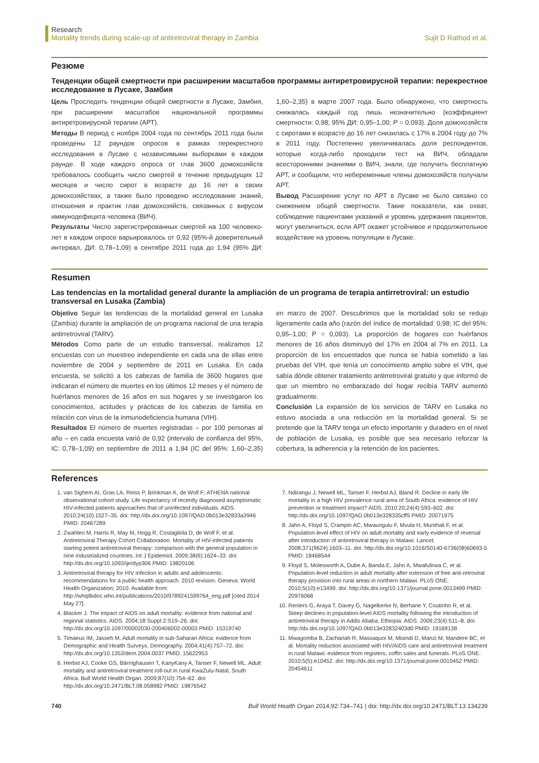Research
Mortality trends during scale-up of antiretroviral therapy in Zambia
Sujit D Rathod et al.
Резюме
Тенденции общей смертности при расширении масштабов программы антиретровирусной терапии: перекрестное исследование в Лусаке, Замбия
Цель Проследить тенденции общей смертности в Лусаке, Замбия, при расширении масштабов национальной программы антиретровирусной терапии (АРТ).
Методы В период с ноября 2004 года по сентябрь 2011 года были проведены 12 раундов опросов в рамках перекрестного исследования в Лусаке с независимыми выборками в каждом раунде. В ходе каждого опроса от глав 3600 домохозяйств требовалось сообщить число смертей в течение предыдущих 12 месяцев и число сирот в возрасте до 16 лет в своих домохозяйствах, а также было проведено исследование знаний, отношения и практик глав домохозяйств, связанных с вирусом иммунодефицита человека (ВИЧ).
Результаты Число зарегистрированных смертей на 100 человеко-лет в каждом опросе варьировалось от 0,92 (95%-й доверительный интервал, ДИ: 0,78–1,09) в сентябре 2011 года до 1,94 (95% ДИ: 1,60–2,35) в марте 2007 года. Было обнаружено, что смертность снижалась каждый год лишь незначительно (коэффициент смертности: 0,98; 95% ДИ: 0,95–1,00; P = 0,093). Доля домохозяйств с сиротами в возрасте до 16 лет снизилась с 17% в 2004 году до 7% в 2011 году. Постепенно увеличивалась доля респондентов, которые когда-либо проходили тест на ВИЧ, обладали всесторонними знаниями о ВИЧ, знали, где получить бесплатную АРТ, и сообщили, что небеременные члены домохозяйств получали АРТ.
Вывод Расширение услуг по АРТ в Лусаке не было связано со снижением общей смертности. Такие показатели, как охват, соблюдение пациентами указаний и уровень удержания пациентов, могут увеличиться, если АРТ окажет устойчивое и продолжительное воздействие на уровень популяции в Лусаке.
Resumen
Las tendencias en la mortalidad general durante la ampliación de un programa de terapia antirretroviral: un estudio transversal en Lusaka (Zambia)
Objetivo Seguir las tendencias de la mortalidad general en Lusaka (Zambia) durante la ampliación de un programa nacional de una terapia antirretroviral (TARV).
Métodos Como parte de un estudio transversal, realizamos 12 encuestas con un muestreo independiente en cada una de ellas entre noviembre de 2004 y septiembre de 2011 en Lusaka. En cada encuesta, se solicitó a los cabezas de familia de 3600 hogares que indicaran el número de muertes en los últimos 12 meses y el número de huérfanos menores de 16 años en sus hogares y se investigaron los conocimientos, actitudes y prácticas de los cabezas de familia en relación con virus de la inmunodeficiencia humana (VIH).
Resultados El número de muertes registradas – por 100 personas al año – en cada encuesta varió de 0,92 (intervalo de confianza del 95%, IC: 0,78–1,09) en septiembre de 2011 a 1,94 (IC del 95%: 1,60–2,35) en marzo de 2007. Descubrimos que la mortalidad solo se redujo ligeramente cada año (razón del índice de mortalidad: 0,98; IC del 95%: 0,95–1,00; P = 0,093). La proporción de hogares con huérfanos menores de 16 años disminuyó del 17% en 2004 al 7% en 2011. La proporción de los encuestados que nunca se había sometido a las pruebas del VIH, que tenía un conocimiento amplio sobre el VIH, que sabía dónde obtener tratamiento antirretroviral gratuito y que informó de que un miembro no embarazado del hogar recibía TARV aumentó gradualmente.
Conclusión La expansión de los servicios de TARV en Lusaka no estuvo asociada a una reducción en la mortalidad general. Si se pretende que la TARV tenga un efecto importante y duradero en el nivel de población de Lusaka, es posible que sea necesario reforzar la cobertura, la adherencia y la retención de los pacientes.
References
1. van Sighem AI, Gras LA, Reiss P, Brinkman K, de Wolf F; ATHENA national observational cohort study. Life expectancy of recently diagnosed asymptomatic HIV-infected patients approaches that of uninfected individuals. AIDS. 2010;24(10):1527–35. doi: http://dx.doi.org/10.1097/QAD.0b013e32833a3946 PMID: 20467289
2. Zwahlen M, Harris R, May M, Hogg R, Costagliola D, de Wolf F, et al. Antiretroviral Therapy Cohort Collaboration. Mortality of HIV-infected patients starting potent antiretroviral therapy: comparison with the general population in nine industrialized countries. Int J Epidemiol. 2009;38(6):1624–33. doi: http://dx.doi.org/10.1093/ije/dyp306 PMID: 19820106
3. Antiretroviral therapy for HIV infection in adults and adolescents: recommendations for a public health approach. 2010 revision. Geneva: World Health Organization; 2010. Available from: http://whqlibdoc.who.int/publications/2010/9789241599764_eng.pdf [cited 2014 May 27].
4. Blacker J. The impact of AIDS on adult mortality: evidence from national and regional statistics. AIDS. 2004;18 Suppl 2:S19–26. doi: http://dx.doi.org/10.1097/00002030-200406002-00003 PMID: 15319740
5. Timaeus IM, Jasseh M. Adult mortality in sub-Saharan Africa: evidence from Demographic and Health Surveys. Demography. 2004;41(4):757–72. doi: http://dx.doi.org/10.1353/dem.2004.0037 PMID: 15622953
6. Herbst AJ, Cooke GS, Bärnighausen T, KanyKany A, Tanser F, Newell ML. Adult mortality and antiretroviral treatment roll-out in rural KwaZulu-Natal, South Africa. Bull World Health Organ. 2009;87(10):754–62. doi: http://dx.doi.org/10.2471/BLT.08.058982 PMID: 19876542
7. Ndirangu J, Newell ML, Tanser F, Herbst AJ, Bland R. Decline in early life mortality in a high HIV prevalence rural area of South Africa: evidence of HIV prevention or treatment impact? AIDS. 2010 20;24(4):593–602. doi: http://dx.doi.org/10.1097/QAD.0b013e328335cff5 PMID: 20071975
8. Jahn A, Floyd S, Crampin AC, Mwaungulu F, Mvula H, Munthali F, et al. Population-level effect of HIV on adult mortality and early evidence of reversal after introduction of antiretroviral therapy in Malawi. Lancet. 2008;371(9624):1603–11. doi: http://dx.doi.org/10.1016/S0140-6736(08)60693-5 PMID: 18468544
9. Floyd S, Molesworth A, Dube A, Banda E, Jahn A, Mwafulirwa C, et al. Population-level reduction in adult mortality after extension of free anti-retroviral therapy provision into rural areas in northern Malawi. PLoS ONE. 2010;5(10):e13499. doi: http://dx.doi.org/10.1371/journal.pone.0013499 PMID: 20976068
10. Reniers G, Araya T, Davey G, Nagelkerke N, Berhane Y, Coutinho R, et al. Steep declines in population-level AIDS mortality following the introduction of antiretroviral therapy in Addis Ababa, Ethiopia. AIDS. 2009;23(4):511–8. doi: http://dx.doi.org/10.1097/QAD.0b013e32832403d0 PMID: 19169138
11. Mwagomba B, Zachariah R, Massaquoi M, Misindi D, Manzi M, Mandere BC, et al. Mortality reduction associated with HIV/AIDS care and antiretroviral treatment in rural Malawi: evidence from registers, coffin sales and funerals. PLoS ONE. 2010;5(5):e10452. doi: http://dx.doi.org/10.1371/journal.pone.0010452 PMID: 20454611
740 Bull World Health Organ 2014;92:734–741 | doi: http://dx.doi.org/10.2471/BLT.13.134239